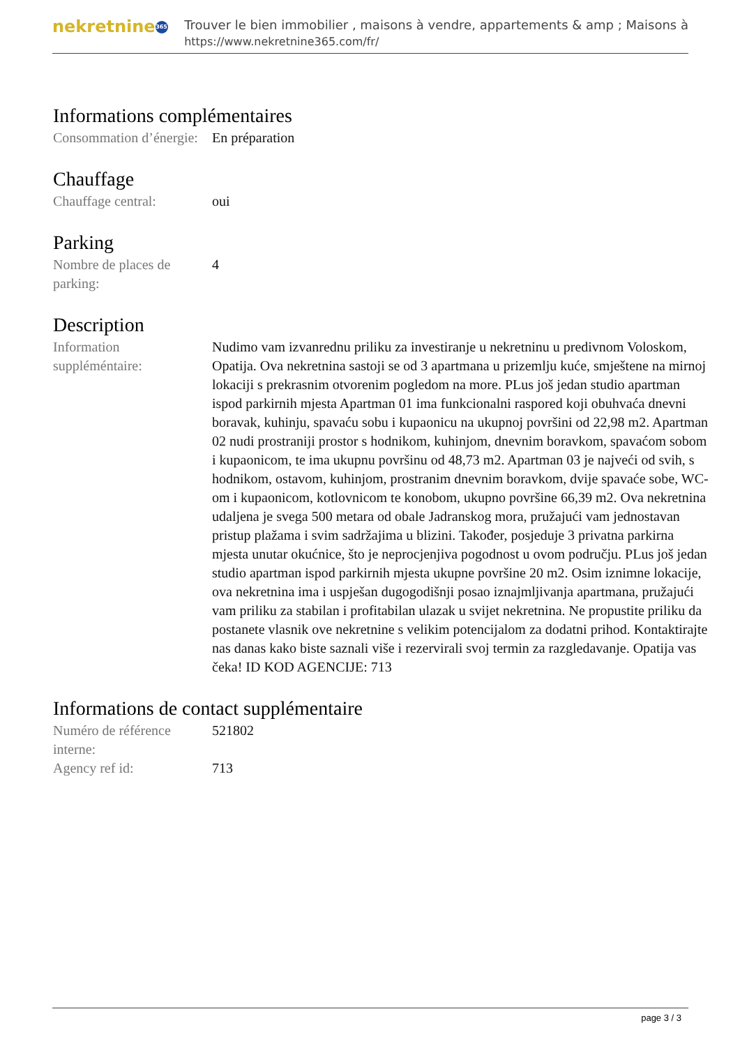nekretnine 365
Trouver le bien immobilier , maisons à vendre, appartements & amp ; Maisons à
https://www.nekretnine365.com/fr/
Informations complémentaires
Consommation d’énergie:
En préparation
Chauffage
Chauffage central: oui
Parking
Nombre de places de parking:
4
Description
Information suppléméntaire:
Nudimo vam izvanrednu priliku za investiranje u nekretninu u predivnom Voloskom, Opatija. Ova nekretnina sastoji se od 3 apartmana u prizemlju kuće, smještene na mirnoj lokaciji s prekrasnim otvorenim pogledom na more. PLus još jedan studio apartman ispod parkirnih mjesta Apartman 01 ima funkcionalni raspored koji obuhvaća dnevni boravak, kuhinju, spavaću sobu i kupaonicu na ukupnoj površini od 22,98 m2. Apartman 02 nudi prostraniji prostor s hodnikom, kuhinjom, dnevnim boravkom, spavaćom sobom i kupaonicom, te ima ukupnu površinu od 48,73 m2. Apartman 03 je najveći od svih, s hodnikom, ostavom, kuhinjom, prostranim dnevnim boravkom, dvije spavaće sobe, WC-om i kupaonicom, kotlovnicom te konobom, ukupno površine 66,39 m2. Ova nekretnina udaljena je svega 500 metara od obale Jadranskog mora, pružajući vam jednostavan pristup plažama i svim sadržajima u blizini. Također, posjeduje 3 privatna parkirna mjesta unutar okućnice, što je neprocjenjiva pogodnost u ovom području. PLus još jedan studio apartman ispod parkirnih mjesta ukupne površine 20 m2. Osim iznimne lokacije, ova nekretnina ima i uspješan dugogodišnji posao iznajmljivanja apartmana, pružajući vam priliku za stabilan i profitabilan ulazak u svijet nekretnina. Ne propustite priliku da postanete vlasnik ove nekretnine s velikim potencijalom za dodatni prihod. Kontaktirajte nas danas kako biste saznali više i rezervirali svoj termin za razgledavanje. Opatija vas čeka! ID KOD AGENCIJE: 713
Informations de contact supplémentaire
Numéro de référence interne:
521802
Agency ref id: 713
page 3 / 3